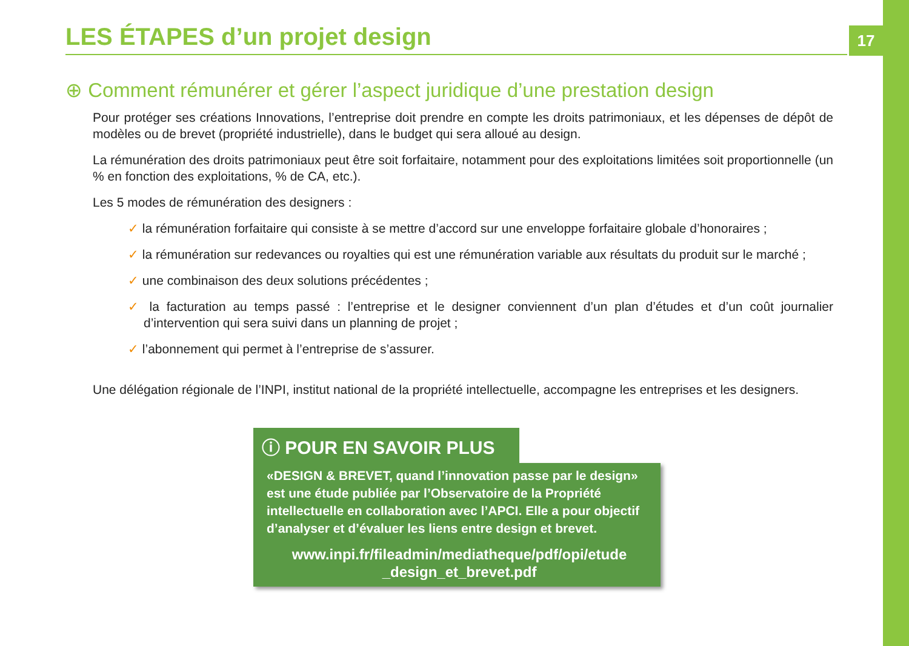17
LES ÉTAPES d’un projet design
⊕ Comment rémunérer et gérer l’aspect juridique d’une prestation design
Pour protéger ses créations Innovations, l’entreprise doit prendre en compte les droits patrimoniaux, et les dépenses de dépôt de modèles ou de brevet (propriété industrielle), dans le budget qui sera alloué au design.
La rémunération des droits patrimoniaux peut être soit forfaitaire, notamment pour des exploitations limitées soit proportionnelle (un % en fonction des exploitations, % de CA, etc.).
Les 5 modes de rémunération des designers :
✓ la rémunération forfaitaire qui consiste à se mettre d’accord sur une enveloppe forfaitaire globale d’honoraires ;
✓ la rémunération sur redevances ou royalties qui est une rémunération variable aux résultats du produit sur le marché ;
✓ une combinaison des deux solutions précédentes ;
✓ la facturation au temps passé : l’entreprise et le designer conviennent d’un plan d’études et d’un coût journalier d’intervention qui sera suivi dans un planning de projet ;
✓ l’abonnement qui permet à l’entreprise de s’assurer.
Une délégation régionale de l’INPI, institut national de la propriété intellectuelle, accompagne les entreprises et les designers.
ⓘ POUR EN SAVOIR PLUS
«DESIGN & BREVET, quand l’innovation passe par le design» est une étude publiée par l’Observatoire de la Propriété intellectuelle en collaboration avec l’APCI. Elle a pour objectif d’analyser et d’évaluer les liens entre design et brevet.
www.inpi.fr/fileadmin/mediatheque/pdf/opi/etude _design_et_brevet.pdf